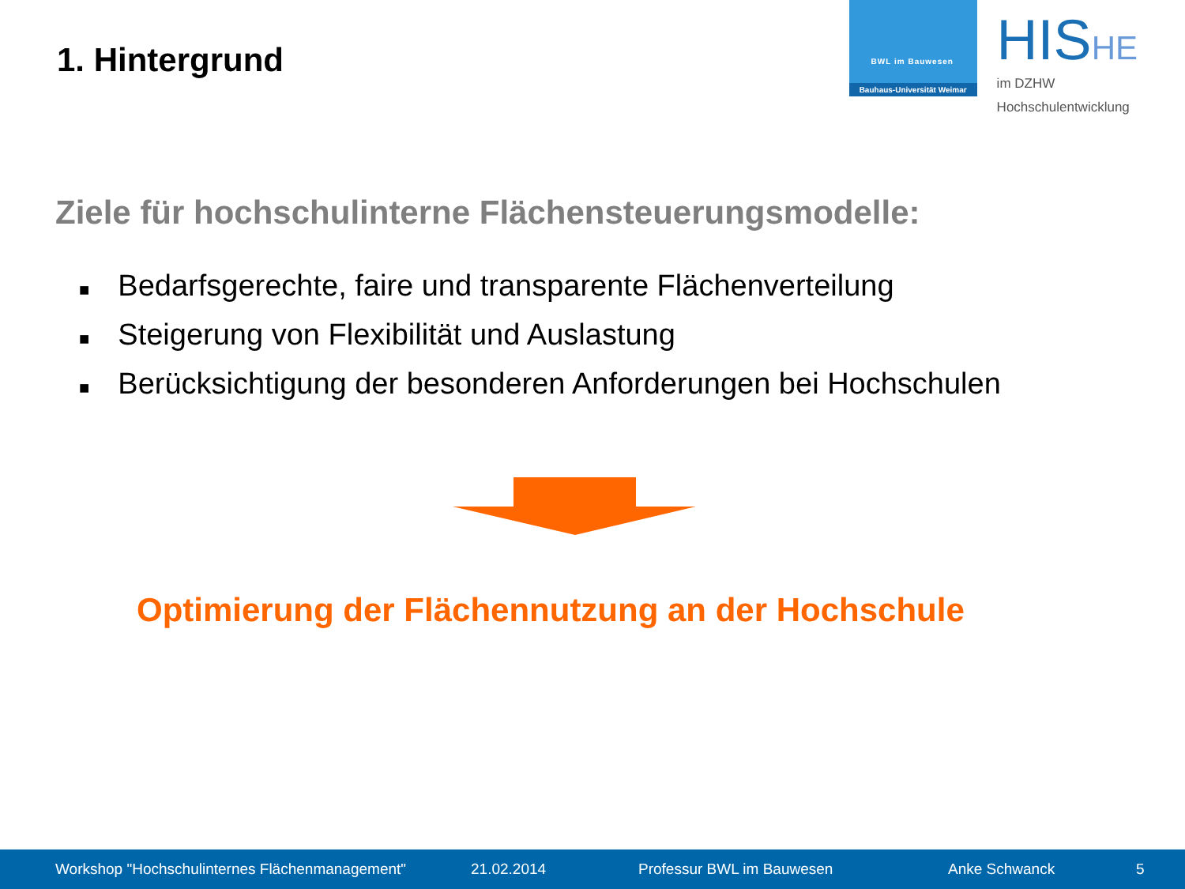1. Hintergrund
BWL im Bauwesen
Bauhaus-Universität Weimar
HISHE
im DZHW
Hochschulentwicklung
Ziele für hochschulinterne Flächensteuerungsmodelle:
■ Bedarfsgerechte, faire und transparente Flächenverteilung
■ Steigerung von Flexibilität und Auslastung
■ Berücksichtigung der besonderen Anforderungen bei Hochschulen
Optimierung der Flächennutzung an der Hochschule
Workshop "Hochschulinternes Flächenmanagement" 21.02.2014 Professur BWL im Bauwesen Anke Schwanck 5